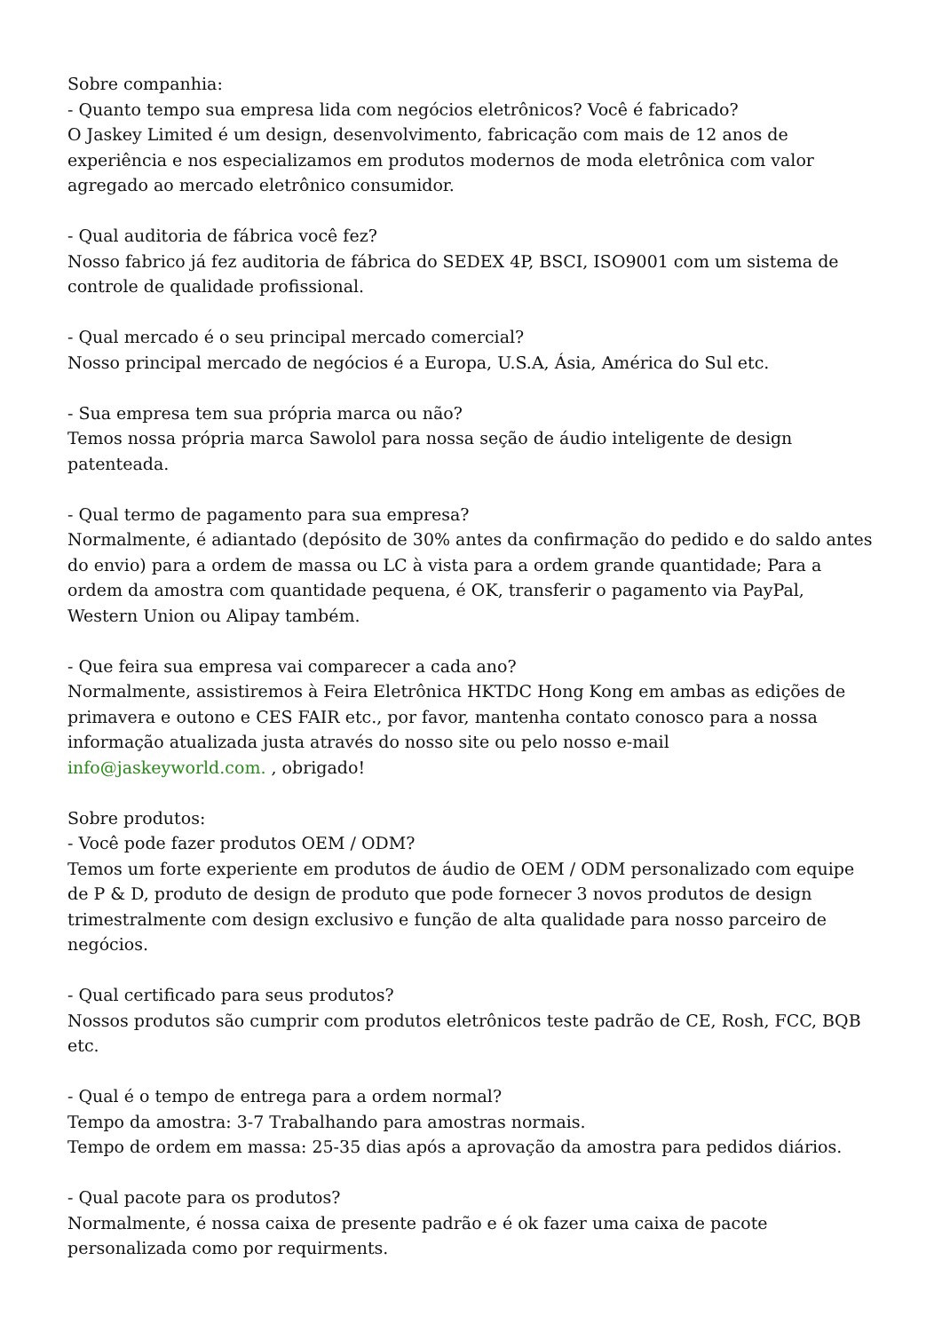Sobre companhia:
- Quanto tempo sua empresa lida com negócios eletrônicos? Você é fabricado?
O Jaskey Limited é um design, desenvolvimento, fabricação com mais de 12 anos de experiência e nos especializamos em produtos modernos de moda eletrônica com valor agregado ao mercado eletrônico consumidor.
- Qual auditoria de fábrica você fez?
Nosso fabrico já fez auditoria de fábrica do SEDEX 4P, BSCI, ISO9001 com um sistema de controle de qualidade profissional.
- Qual mercado é o seu principal mercado comercial?
Nosso principal mercado de negócios é a Europa, U.S.A, Ásia, América do Sul etc.
- Sua empresa tem sua própria marca ou não?
Temos nossa própria marca Sawolol para nossa seção de áudio inteligente de design patenteada.
- Qual termo de pagamento para sua empresa?
Normalmente, é adiantado (depósito de 30% antes da confirmação do pedido e do saldo antes do envio) para a ordem de massa ou LC à vista para a ordem grande quantidade; Para a ordem da amostra com quantidade pequena, é OK, transferir o pagamento via PayPal, Western Union ou Alipay também.
- Que feira sua empresa vai comparecer a cada ano?
Normalmente, assistiremos à Feira Eletrônica HKTDC Hong Kong em ambas as edições de primavera e outono e CES FAIR etc., por favor, mantenha contato conosco para a nossa informação atualizada justa através do nosso site ou pelo nosso e-mail
info@jaskeyworld.com. , obrigado!
Sobre produtos:
- Você pode fazer produtos OEM / ODM?
Temos um forte experiente em produtos de áudio de OEM / ODM personalizado com equipe de P & D, produto de design de produto que pode fornecer 3 novos produtos de design trimestralmente com design exclusivo e função de alta qualidade para nosso parceiro de negócios.
- Qual certificado para seus produtos?
Nossos produtos são cumprir com produtos eletrônicos teste padrão de CE, Rosh, FCC, BQB etc.
- Qual é o tempo de entrega para a ordem normal?
Tempo da amostra: 3-7 Trabalhando para amostras normais.
Tempo de ordem em massa: 25-35 dias após a aprovação da amostra para pedidos diários.
- Qual pacote para os produtos?
Normalmente, é nossa caixa de presente padrão e é ok fazer uma caixa de pacote personalizada como por requirments.